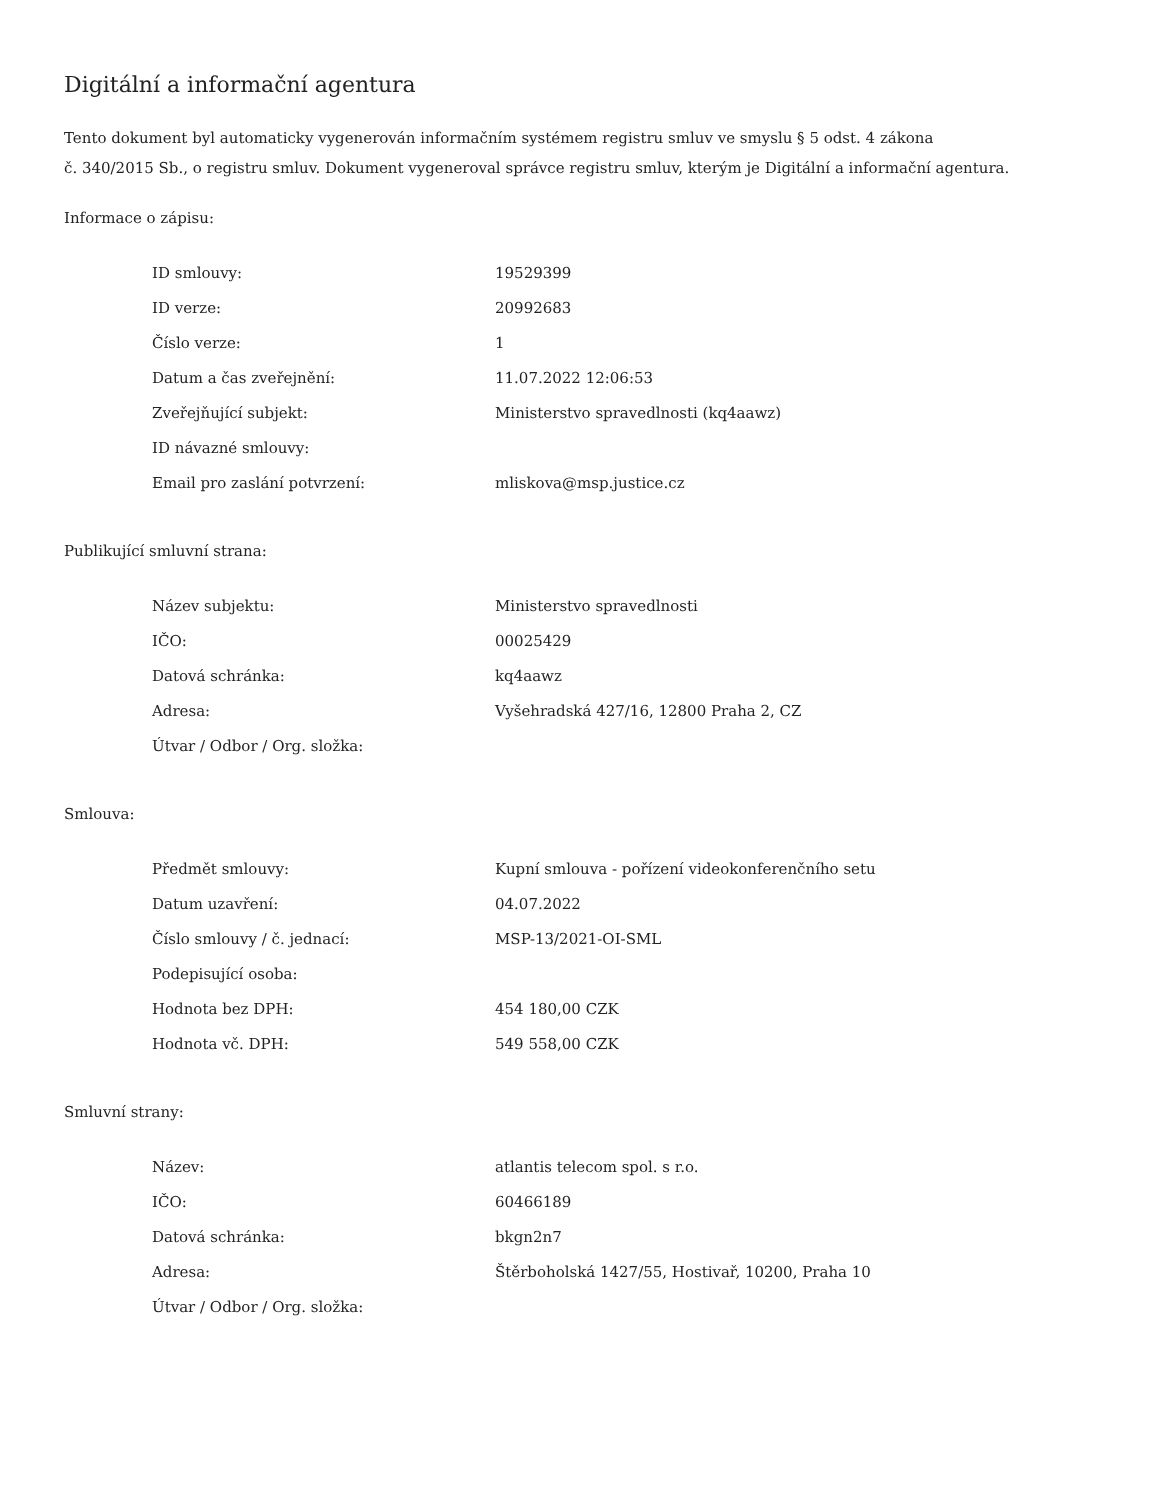Digitální a informační agentura
Tento dokument byl automaticky vygenerován informačním systémem registru smluv ve smyslu § 5 odst. 4 zákona
č. 340/2015 Sb., o registru smluv. Dokument vygeneroval správce registru smluv, kterým je Digitální a informační agentura.
Informace o zápisu:
| ID smlouvy: | 19529399 |
| ID verze: | 20992683 |
| Číslo verze: | 1 |
| Datum a čas zveřejnění: | 11.07.2022 12:06:53 |
| Zveřejňující subjekt: | Ministerstvo spravedlnosti (kq4aawz) |
| ID návazné smlouvy: | |
| Email pro zaslání potvrzení: | mliskova@msp.justice.cz |
Publikující smluvní strana:
| Název subjektu: | Ministerstvo spravedlnosti |
| IČO: | 00025429 |
| Datová schránka: | kq4aawz |
| Adresa: | Vyšehradská 427/16, 12800 Praha 2, CZ |
| Útvar / Odbor / Org. složka: | |
Smlouva:
| Předmět smlouvy: | Kupní smlouva - pořízení videokonferenčního setu |
| Datum uzavření: | 04.07.2022 |
| Číslo smlouvy / č. jednací: | MSP-13/2021-OI-SML |
| Podepisující osoba: | |
| Hodnota bez DPH: | 454 180,00 CZK |
| Hodnota vč. DPH: | 549 558,00 CZK |
Smluvní strany:
| Název: | atlantis telecom spol. s r.o. |
| IČO: | 60466189 |
| Datová schránka: | bkgn2n7 |
| Adresa: | Štěrboholská 1427/55, Hostivař, 10200, Praha 10 |
| Útvar / Odbor / Org. složka: | |